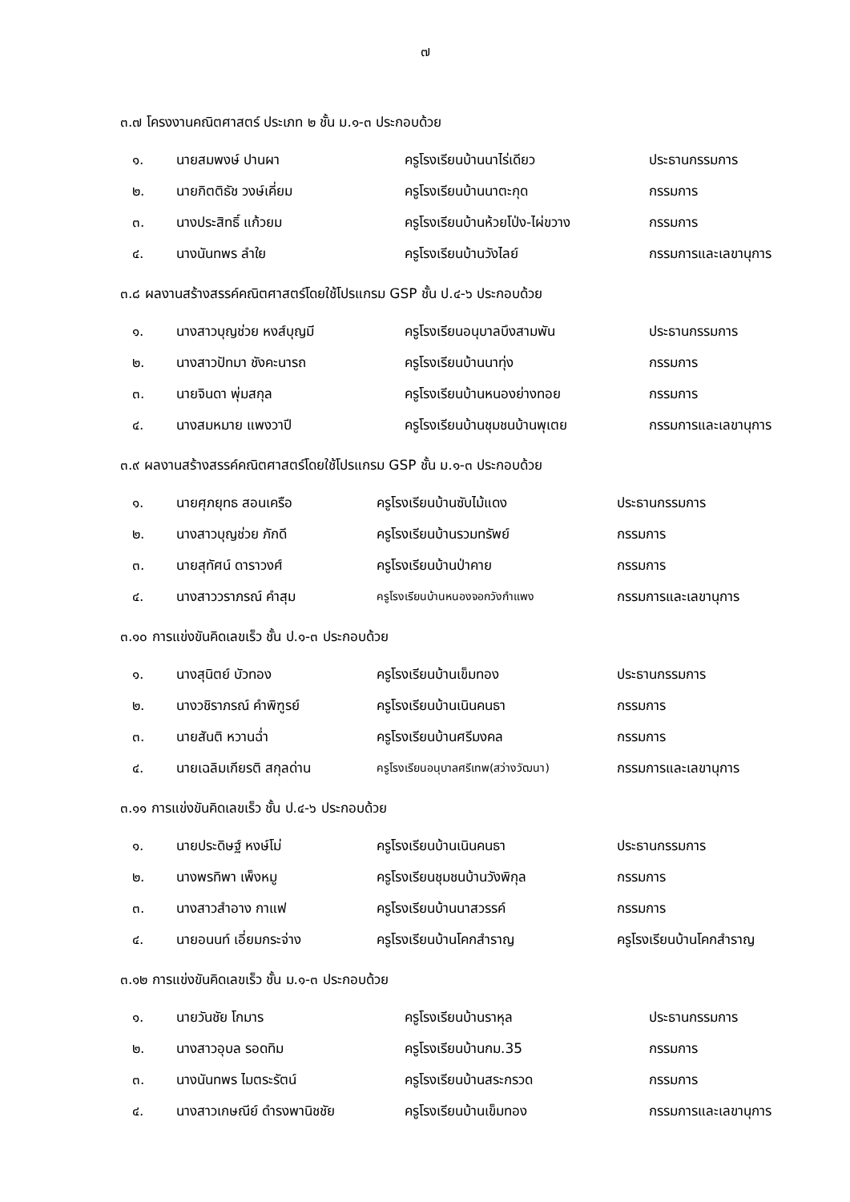๗
๓.๗ โครงงานคณิตศาสตร์ ประเภท ๒ ชั้น ม.๑-๓ ประกอบด้วย
| ๑. | นายสมพงษ์ ปานผา | ครูโรงเรียนบ้านนาไร่เดียว | ประธานกรรมการ |
| ๒. | นายกิตติธัช วงษ์เคี่ยม | ครูโรงเรียนบ้านนาตะกุด | กรรมการ |
| ๓. | นางประสิทธิ์ แก้วยม | ครูโรงเรียนบ้านห้วยโป่ง-ไผ่ขวาง | กรรมการ |
| ๔. | นางนันทพร ลำใย | ครูโรงเรียนบ้านวังไลย์ | กรรมการและเลขานุการ |
๓.๘ ผลงานสร้างสรรค์คณิตศาสตร์โดยใช้โปรแกรม GSP ชั้น ป.๔-๖ ประกอบด้วย
| ๑. | นางสาวบุญช่วย หงส์บุญมี | ครูโรงเรียนอนุบาลบึงสามพัน | ประธานกรรมการ |
| ๒. | นางสาวปัทมา ชังคะนารถ | ครูโรงเรียนบ้านนาทุ่ง | กรรมการ |
| ๓. | นายจินดา พุ่มสกุล | ครูโรงเรียนบ้านหนองย่างทอย | กรรมการ |
| ๔. | นางสมหมาย แพงวาปี | ครูโรงเรียนบ้านชุมชนบ้านพุเตย | กรรมการและเลขานุการ |
๓.๙ ผลงานสร้างสรรค์คณิตศาสตร์โดยใช้โปรแกรม GSP ชั้น ม.๑-๓ ประกอบด้วย
| ๑. | นายศุภยุทธ สอนเครือ | ครูโรงเรียนบ้านซับไม้แดง | ประธานกรรมการ |
| ๒. | นางสาวบุญช่วย ภักดี | ครูโรงเรียนบ้านรวมทรัพย์ | กรรมการ |
| ๓. | นายสุทัศน์ ดาราวงศ์ | ครูโรงเรียนบ้านป่าคาย | กรรมการ |
| ๔. | นางสาววราภรณ์ คำสุม | ครูโรงเรียนบ้านหนองจอกวังกำแพง | กรรมการและเลขานุการ |
๓.๑๐ การแข่งขันคิดเลขเร็ว ชั้น ป.๑-๓ ประกอบด้วย
| ๑. | นางสุนิตย์ บัวทอง | ครูโรงเรียนบ้านเข็มทอง | ประธานกรรมการ |
| ๒. | นางวชิราภรณ์ คำพิฑูรย์ | ครูโรงเรียนบ้านเนินคนธา | กรรมการ |
| ๓. | นายสันติ หวานฉ่ำ | ครูโรงเรียนบ้านศรีมงคล | กรรมการ |
| ๔. | นายเฉลิมเกียรติ สกุลด่าน | ครูโรงเรียนอนุบาลศรีเทพ(สว่างวัฒนา) | กรรมการและเลขานุการ |
๓.๑๑ การแข่งขันคิดเลขเร็ว ชั้น ป.๔-๖ ประกอบด้วย
| ๑. | นายประดิษฐ์ หงษ์โม่ | ครูโรงเรียนบ้านเนินคนธา | ประธานกรรมการ |
| ๒. | นางพรทิพา เพ็งหมู | ครูโรงเรียนชุมชนบ้านวังพิกุล | กรรมการ |
| ๓. | นางสาวสำอาง กาแฟ | ครูโรงเรียนบ้านนาสวรรค์ | กรรมการ |
| ๔. | นายอนนท์ เอี่ยมกระจ่าง | ครูโรงเรียนบ้านโคกสำราญ | ครูโรงเรียนบ้านโคกสำราญ |
๓.๑๒ การแข่งขันคิดเลขเร็ว ชั้น ม.๑-๓ ประกอบด้วย
| ๑. | นายวันชัย โกมาร | ครูโรงเรียนบ้านราหุล | ประธานกรรมการ |
| ๒. | นางสาวอุบล รอดทิม | ครูโรงเรียนบ้านกม.35 | กรรมการ |
| ๓. | นางนันทพร ไมตระรัตน์ | ครูโรงเรียนบ้านสระกรวด | กรรมการ |
| ๔. | นางสาวเกษณีย์ ดำรงพานิชชัย | ครูโรงเรียนบ้านเข็มทอง | กรรมการและเลขานุการ |